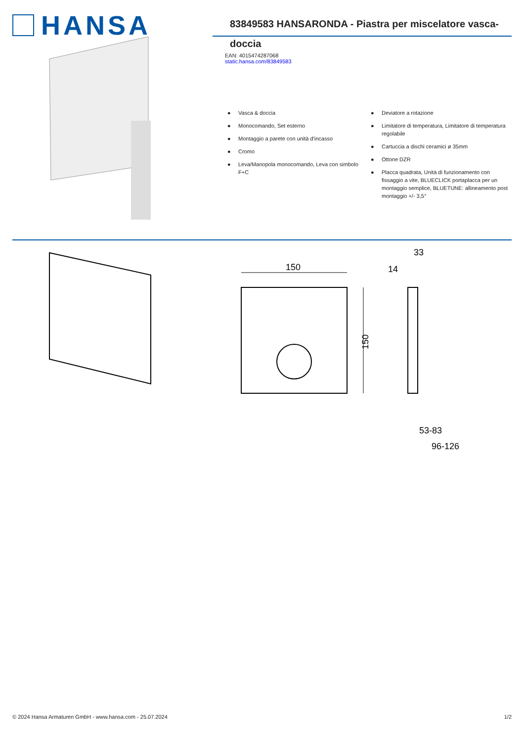HANSA
83849583 HANSARONDA - Piastra per miscelatore vasca-doccia
EAN: 4015474287068
static.hansa.com/83849583
● Vasca & doccia
● Monocomando, Set esterno
● Montaggio a parete con unità d'incasso
● Cromo
● Leva/Manopola monocomando, Leva con simbolo F+C
● Deviatore a rotazione
● Limitatore di temperatura, Limitatore di temperatura regolabile
● Cartuccia a dischi ceramici ø 35mm
● Ottone DZR
● Placca quadrata, Unità di funzionamento con fissaggio a vite, BLUECLICK portaplacca per un montaggio semplice, BLUETUNE: allineamento post montaggio +/- 3,5°
150
150
33
14
53-83
96-126
© 2024 Hansa Armaturen GmbH - www.hansa.com - 25.07.2024 1/2